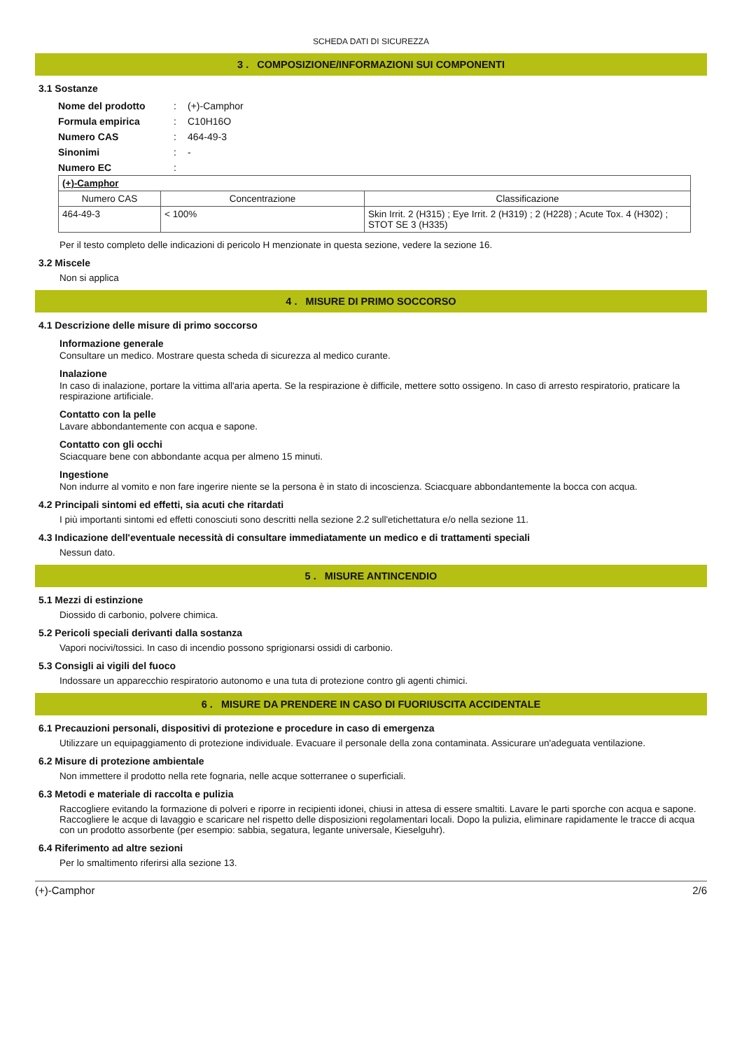SCHEDA DATI DI SICUREZZA
3 . COMPOSIZIONE/INFORMAZIONI SUI COMPONENTI
3.1 Sostanze
| Nome del prodotto | : | (+)-Camphor |
| Formula empirica | : | C10H16O |
| Numero CAS | : | 464-49-3 |
| Sinonimi | : | - |
| Numero EC | : | |
| (+)-Camphor | | |
| --- | --- | --- |
| Numero CAS | Concentrazione | Classificazione |
| 464-49-3 | < 100% | Skin Irrit. 2 (H315) ; Eye Irrit. 2 (H319) ; 2 (H228) ; Acute Tox. 4 (H302) ; STOT SE 3 (H335) |
Per il testo completo delle indicazioni di pericolo H menzionate in questa sezione, vedere la sezione 16.
3.2 Miscele
Non si applica
4 . MISURE DI PRIMO SOCCORSO
4.1 Descrizione delle misure di primo soccorso
Informazione generale
Consultare un medico. Mostrare questa scheda di sicurezza al medico curante.
Inalazione
In caso di inalazione, portare la vittima all'aria aperta. Se la respirazione è difficile, mettere sotto ossigeno. In caso di arresto respiratorio, praticare la respirazione artificiale.
Contatto con la pelle
Lavare abbondantemente con acqua e sapone.
Contatto con gli occhi
Sciacquare bene con abbondante acqua per almeno 15 minuti.
Ingestione
Non indurre al vomito e non fare ingerire niente se la persona è in stato di incoscienza. Sciacquare abbondantemente la bocca con acqua.
4.2 Principali sintomi ed effetti, sia acuti che ritardati
I più importanti sintomi ed effetti conosciuti sono descritti nella sezione 2.2 sull'etichettatura e/o nella sezione 11.
4.3 Indicazione dell'eventuale necessità di consultare immediatamente un medico e di trattamenti speciali
Nessun dato.
5 . MISURE ANTINCENDIO
5.1 Mezzi di estinzione
Diossido di carbonio, polvere chimica.
5.2 Pericoli speciali derivanti dalla sostanza
Vapori nocivi/tossici. In caso di incendio possono sprigionarsi ossidi di carbonio.
5.3 Consigli ai vigili del fuoco
Indossare un apparecchio respiratorio autonomo e una tuta di protezione contro gli agenti chimici.
6 . MISURE DA PRENDERE IN CASO DI FUORIUSCITA ACCIDENTALE
6.1 Precauzioni personali, dispositivi di protezione e procedure in caso di emergenza
Utilizzare un equipaggiamento di protezione individuale. Evacuare il personale della zona contaminata. Assicurare un'adeguata ventilazione.
6.2 Misure di protezione ambientale
Non immettere il prodotto nella rete fognaria, nelle acque sotterranee o superficiali.
6.3 Metodi e materiale di raccolta e pulizia
Raccogliere evitando la formazione di polveri e riporre in recipienti idonei, chiusi in attesa di essere smaltiti. Lavare le parti sporche con acqua e sapone. Raccogliere le acque di lavaggio e scaricare nel rispetto delle disposizioni regolamentari locali. Dopo la pulizia, eliminare rapidamente le tracce di acqua con un prodotto assorbente (per esempio: sabbia, segatura, legante universale, Kieselguhr).
6.4 Riferimento ad altre sezioni
Per lo smaltimento riferirsi alla sezione 13.
(+)-Camphor 2/6